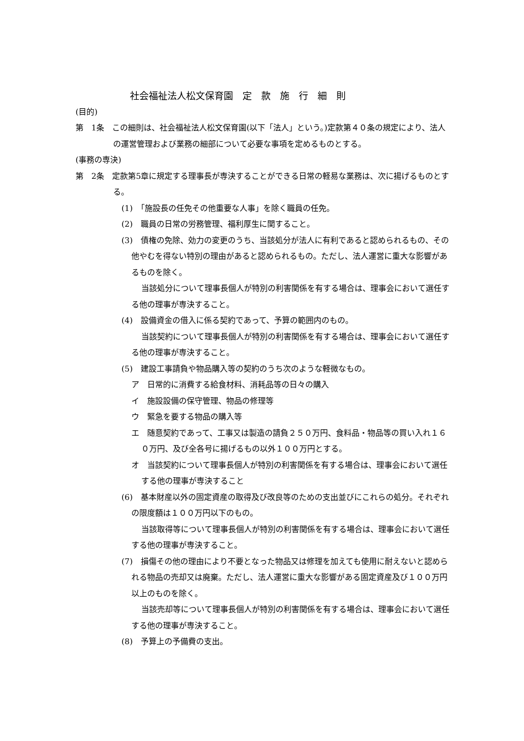社会福祉法人松文保育園　定　款　施　行　細　則
(目的)
第　1条　この細則は、社会福祉法人松文保育園(以下「法人」という。)定款第４０条の規定により、法人の運営管理および業務の細部について必要な事項を定めるものとする。
(事務の専決)
第　2条　定款第5章に規定する理事長が専決することができる日常の軽易な業務は、次に揚げるものとする。
(1)　「施設長の任免その他重要な人事」を除く職員の任免。
(2)　職員の日常の労務管理、福利厚生に関すること。
(3)　債権の免除、効力の変更のうち、当該処分が法人に有利であると認められるもの、その他やむを得ない特別の理由があると認められるもの。ただし、法人運営に重大な影響があるものを除く。
当該処分について理事長個人が特別の利害関係を有する場合は、理事会において選任する他の理事が専決すること。
(4)　設備資金の借入に係る契約であって、予算の範囲内のもの。
当該契約について理事長個人が特別の利害関係を有する場合は、理事会において選任する他の理事が専決すること。
(5)　建設工事請負や物品購入等の契約のうち次のような軽微なもの。
ア　日常的に消費する給食材料、消耗品等の日々の購入
イ　施設設備の保守管理、物品の修理等
ウ　緊急を要する物品の購入等
エ　随意契約であって、工事又は製造の請負２５０万円、食料品・物品等の買い入れ１６０万円、及び全各号に揚げるもの以外１００万円とする。
オ　当該契約について理事長個人が特別の利害関係を有する場合は、理事会において選任する他の理事が専決すること
(6)　基本財産以外の固定資産の取得及び改良等のための支出並びにこれらの処分。それぞれの限度額は１００万円以下のもの。
当該取得等について理事長個人が特別の利害関係を有する場合は、理事会において選任する他の理事が専決すること。
(7)　損傷その他の理由により不要となった物品又は修理を加えても使用に耐えないと認められる物品の売却又は廃棄。ただし、法人運営に重大な影響がある固定資産及び１００万円以上のものを除く。
当該売却等について理事長個人が特別の利害関係を有する場合は、理事会において選任する他の理事が専決すること。
(8)　予算上の予備費の支出。